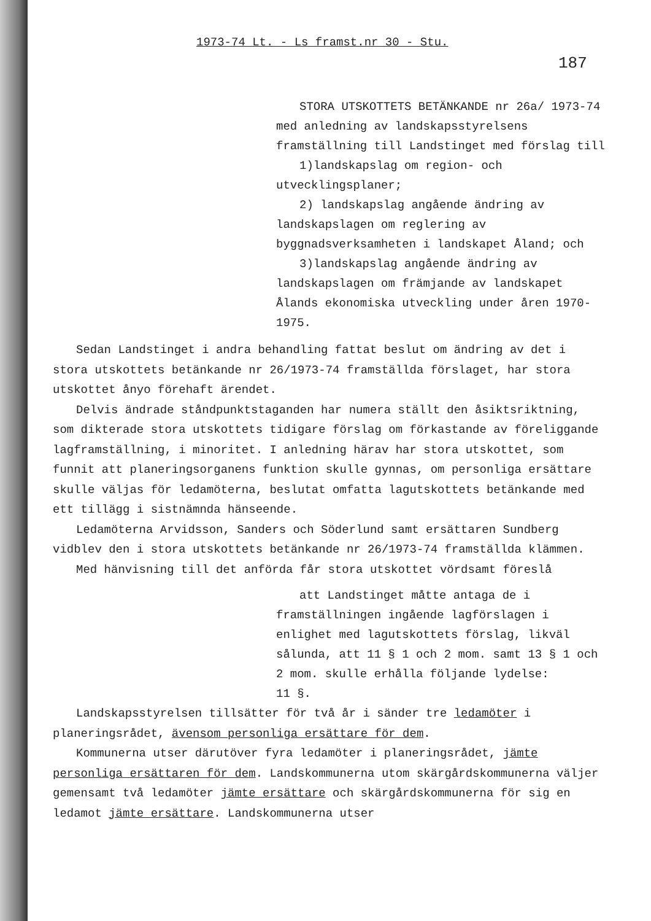1973-74 Lt. - Ls framst.nr 30 - Stu.
187
STORA UTSKOTTETS BETÄNKANDE nr 26a/ 1973-74 med anledning av landskapsstyrelsens framställning till Landstinget med förslag till
1)landskapslag om region- och utvecklingsplaner;
2) landskapslag angående ändring av landskapslagen om reglering av byggnadsverksamheten i landskapet Åland; och
3)landskapslag angående ändring av landskapslagen om främjande av landskapet Ålands ekonomiska utveckling under åren 1970-1975.
Sedan Landstinget i andra behandling fattat beslut om ändring av det i stora utskottets betänkande nr 26/1973-74 framställda förslaget, har stora utskottet ånyo förehaft ärendet.
Delvis ändrade ståndpunktstaganden har numera ställt den åsiktsriktning, som dikterade stora utskottets tidigare förslag om förkastande av föreliggande lagframställning, i minoritet. I anledning härav har stora utskottet, som funnit att planeringsorganens funktion skulle gynnas, om personliga ersättare skulle väljas för ledamöterna, beslutat omfatta lagutskottets betänkande med ett tillägg i sistnämnda hänseende.
Ledamöterna Arvidsson, Sanders och Söderlund samt ersättaren Sundberg vidblev den i stora utskottets betänkande nr 26/1973-74 framställda klämmen.
Med hänvisning till det anförda får stora utskottet vördsamt föreslå
att Landstinget måtte antaga de i framställningen ingående lagförslagen i enlighet med lagutskottets förslag, likväl sålunda, att 11 § 1 och 2 mom. samt 13 § 1 och 2 mom. skulle erhålla följande lydelse:
11 §.
Landskapsstyrelsen tillsätter för två år i sänder tre ledamöter i planeringsrådet, ävensom personliga ersättare för dem.
Kommunerna utser därutöver fyra ledamöter i planeringsrådet, jämte personliga ersättaren för dem. Landskommunerna utom skärgårdskommunerna väljer gemensamt två ledamöter jämte ersättare och skärgårdskommunerna för sig en ledamot jämte ersättare. Landskommunerna utser